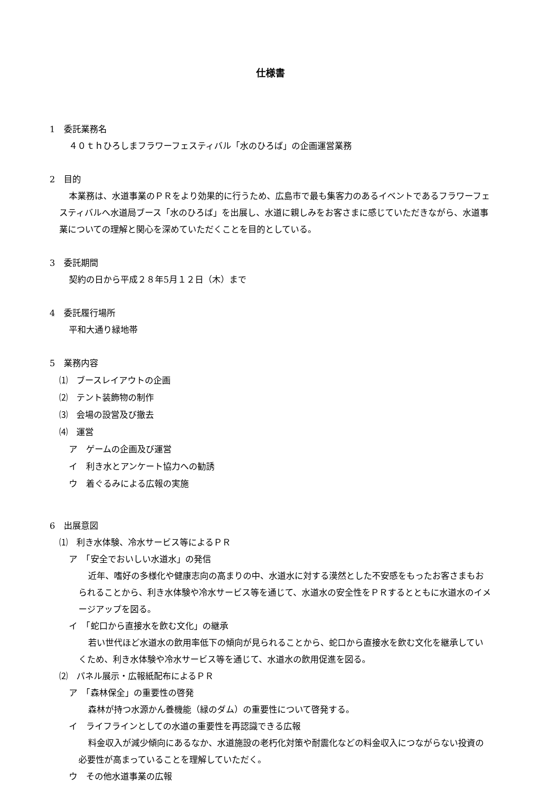仕様書
1　委託業務名
４０ｔｈひろしまフラワーフェスティバル「水のひろば」の企画運営業務
2　目的
本業務は、水道事業のＰＲをより効果的に行うため、広島市で最も集客力のあるイベントであるフラワーフェスティバルへ水道局ブース「水のひろば」を出展し、水道に親しみをお客さまに感じていただきながら、水道事業についての理解と関心を深めていただくことを目的としている。
3　委託期間
契約の日から平成２８年5月１２日（木）まで
4　委託履行場所
平和大通り緑地帯
5　業務内容
⑴　ブースレイアウトの企画
⑵　テント装飾物の制作
⑶　会場の設営及び撤去
⑷　運営
ア　ゲームの企画及び運営
イ　利き水とアンケート協力への勧誘
ウ　着ぐるみによる広報の実施
6　出展意図
⑴　利き水体験、冷水サービス等によるＰＲ
ア　「安全でおいしい水道水」の発信
近年、嗜好の多様化や健康志向の高まりの中、水道水に対する漠然とした不安感をもったお客さまもおられることから、利き水体験や冷水サービス等を通じて、水道水の安全性をＰＲするとともに水道水のイメージアップを図る。
イ　「蛇口から直接水を飲む文化」の継承
若い世代ほど水道水の飲用率低下の傾向が見られることから、蛇口から直接水を飲む文化を継承していくため、利き水体験や冷水サービス等を通じて、水道水の飲用促進を図る。
⑵　パネル展示・広報紙配布によるＰＲ
ア　「森林保全」の重要性の啓発
森林が持つ水源かん養機能（緑のダム）の重要性について啓発する。
イ　ライフラインとしての水道の重要性を再認識できる広報
料金収入が減少傾向にあるなか、水道施設の老朽化対策や耐震化などの料金収入につながらない投資の必要性が高まっていることを理解していただく。
ウ　その他水道事業の広報